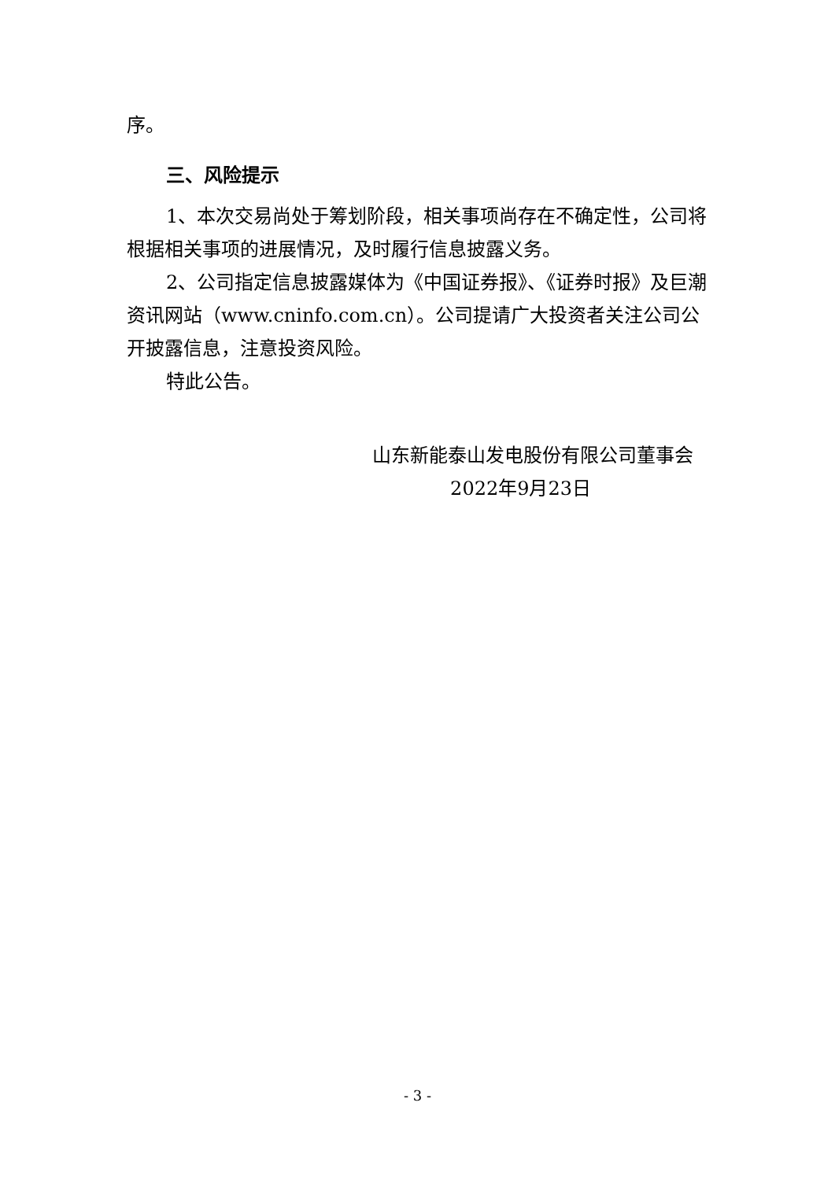序。
三、风险提示
1、本次交易尚处于筹划阶段，相关事项尚存在不确定性，公司将根据相关事项的进展情况，及时履行信息披露义务。
2、公司指定信息披露媒体为《中国证券报》、《证券时报》及巨潮资讯网站（www.cninfo.com.cn）。公司提请广大投资者关注公司公开披露信息，注意投资风险。
特此公告。
山东新能泰山发电股份有限公司董事会
2022年9月23日
- 3 -